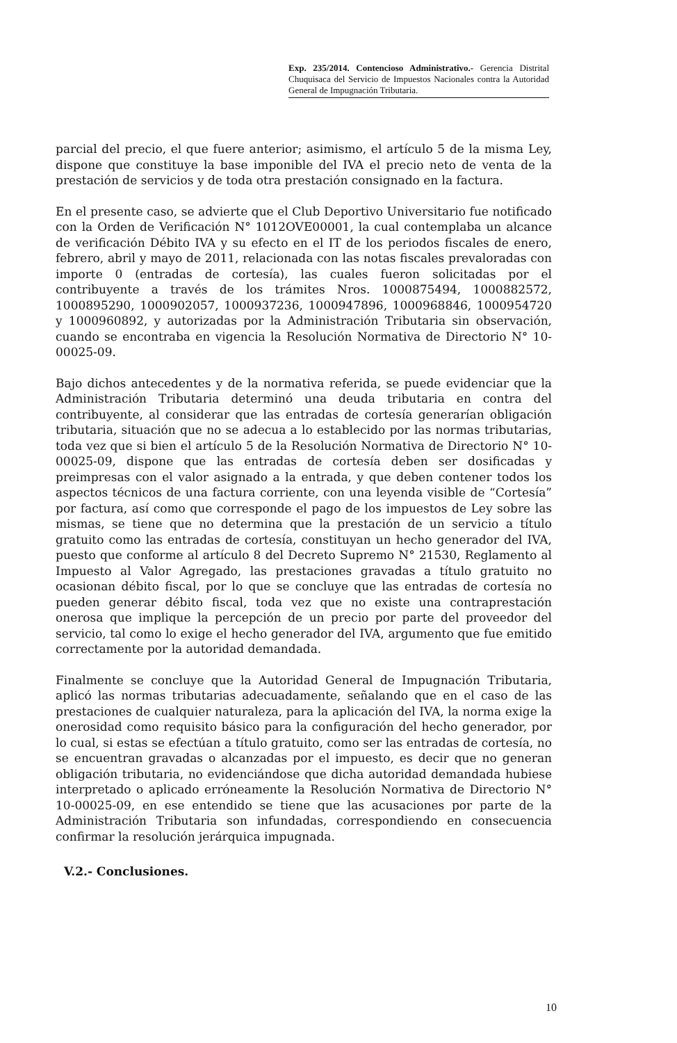Exp. 235/2014. Contencioso Administrativo.- Gerencia Distrital Chuquisaca del Servicio de Impuestos Nacionales contra la Autoridad General de Impugnación Tributaria.
parcial del precio, el que fuere anterior; asimismo, el artículo 5 de la misma Ley, dispone que constituye la base imponible del IVA el precio neto de venta de la prestación de servicios y de toda otra prestación consignado en la factura.
En el presente caso, se advierte que el Club Deportivo Universitario fue notificado con la Orden de Verificación N° 1012OVE00001, la cual contemplaba un alcance de verificación Débito IVA y su efecto en el IT de los periodos fiscales de enero, febrero, abril y mayo de 2011, relacionada con las notas fiscales prevaloradas con importe 0 (entradas de cortesía), las cuales fueron solicitadas por el contribuyente a través de los trámites Nros. 1000875494, 1000882572, 1000895290, 1000902057, 1000937236, 1000947896, 1000968846, 1000954720 y 1000960892, y autorizadas por la Administración Tributaria sin observación, cuando se encontraba en vigencia la Resolución Normativa de Directorio N° 10-00025-09.
Bajo dichos antecedentes y de la normativa referida, se puede evidenciar que la Administración Tributaria determinó una deuda tributaria en contra del contribuyente, al considerar que las entradas de cortesía generarían obligación tributaria, situación que no se adecua a lo establecido por las normas tributarias, toda vez que si bien el artículo 5 de la Resolución Normativa de Directorio N° 10-00025-09, dispone que las entradas de cortesía deben ser dosificadas y preimpresas con el valor asignado a la entrada, y que deben contener todos los aspectos técnicos de una factura corriente, con una leyenda visible de “Cortesía” por factura, así como que corresponde el pago de los impuestos de Ley sobre las mismas, se tiene que no determina que la prestación de un servicio a título gratuito como las entradas de cortesía, constituyan un hecho generador del IVA, puesto que conforme al artículo 8 del Decreto Supremo N° 21530, Reglamento al Impuesto al Valor Agregado, las prestaciones gravadas a título gratuito no ocasionan débito fiscal, por lo que se concluye que las entradas de cortesía no pueden generar débito fiscal, toda vez que no existe una contraprestación onerosa que implique la percepción de un precio por parte del proveedor del servicio, tal como lo exige el hecho generador del IVA, argumento que fue emitido correctamente por la autoridad demandada.
Finalmente se concluye que la Autoridad General de Impugnación Tributaria, aplicó las normas tributarias adecuadamente, señalando que en el caso de las prestaciones de cualquier naturaleza, para la aplicación del IVA, la norma exige la onerosidad como requisito básico para la configuración del hecho generador, por lo cual, si estas se efectúan a título gratuito, como ser las entradas de cortesía, no se encuentran gravadas o alcanzadas por el impuesto, es decir que no generan obligación tributaria, no evidenciándose que dicha autoridad demandada hubiese interpretado o aplicado erróneamente la Resolución Normativa de Directorio N° 10-00025-09, en ese entendido se tiene que las acusaciones por parte de la Administración Tributaria son infundadas, correspondiendo en consecuencia confirmar la resolución jerárquica impugnada.
V.2.- Conclusiones.
10